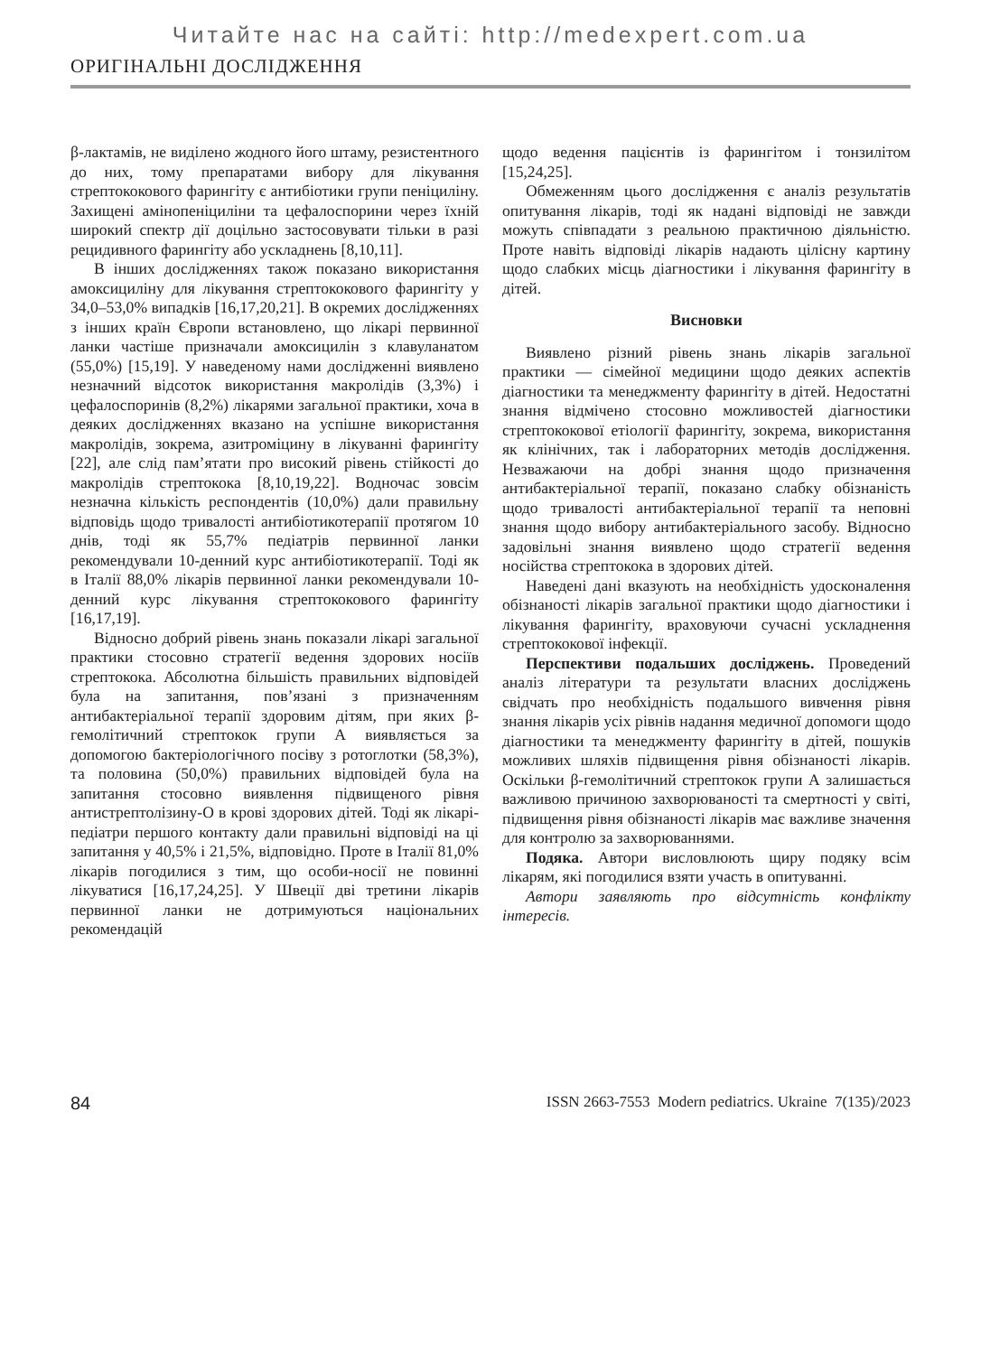Читайте нас на сайті: http://medexpert.com.ua
ОРИГІНАЛЬНІ ДОСЛІДЖЕННЯ
β-лактамів, не виділено жодного його штаму, резистентного до них, тому препаратами вибору для лікування стрептококового фарингіту є антибіотики групи пеніциліну. Захищені амінопеніциліни та цефалоспорини через їхній широкий спектр дії доцільно застосовувати тільки в разі рецидивного фарингіту або ускладнень [8,10,11].
В інших дослідженнях також показано використання амоксициліну для лікування стрептококового фарингіту у 34,0–53,0% випадків [16,17,20,21]. В окремих дослідженнях з інших країн Європи встановлено, що лікарі первинної ланки частіше призначали амоксицилін з клавуланатом (55,0%) [15,19]. У наведеному нами дослідженні виявлено незначний відсоток використання макролідів (3,3%) і цефалоспоринів (8,2%) лікарями загальної практики, хоча в деяких дослідженнях вказано на успішне використання макролідів, зокрема, азитроміцину в лікуванні фарингіту [22], але слід пам’ятати про високий рівень стійкості до макролідів стрептокока [8,10,19,22]. Водночас зовсім незначна кількість респондентів (10,0%) дали правильну відповідь щодо тривалості антибіотикотерапії протягом 10 днів, тоді як 55,7% педіатрів первинної ланки рекомендували 10-денний курс антибіотикотерапії. Тоді як в Італії 88,0% лікарів первинної ланки рекомендували 10-денний курс лікування стрептококового фарингіту [16,17,19].
Відносно добрий рівень знань показали лікарі загальної практики стосовно стратегії ведення здорових носіїв стрептокока. Абсолютна більшість правильних відповідей була на запитання, пов’язані з призначенням антибактеріальної терапії здоровим дітям, при яких β-гемолітичний стрептокок групи А виявляється за допомогою бактеріологічного посіву з ротоглотки (58,3%), та половина (50,0%) правильних відповідей була на запитання стосовно виявлення підвищеного рівня антистрептолізину-О в крові здорових дітей. Тоді як лікарі-педіатри першого контакту дали правильні відповіді на ці запитання у 40,5% і 21,5%, відповідно. Проте в Італії 81,0% лікарів погодилися з тим, що особи-носії не повинні лікуватися [16,17,24,25]. У Швеції дві третини лікарів первинної ланки не дотримуються національних рекомендацій
щодо ведення пацієнтів із фарингітом і тонзилітом [15,24,25].
Обмеженням цього дослідження є аналіз результатів опитування лікарів, тоді як надані відповіді не завжди можуть співпадати з реальною практичною діяльністю. Проте навіть відповіді лікарів надають цілісну картину щодо слабких місць діагностики і лікування фарингіту в дітей.
Висновки
Виявлено різний рівень знань лікарів загальної практики — сімейної медицини щодо деяких аспектів діагностики та менеджменту фарингіту в дітей. Недостатні знання відмічено стосовно можливостей діагностики стрептококової етіології фарингіту, зокрема, використання як клінічних, так і лабораторних методів дослідження. Незважаючи на добрі знання щодо призначення антибактеріальної терапії, показано слабку обізнаність щодо тривалості антибактеріальної терапії та неповні знання щодо вибору антибактеріального засобу. Відносно задовільні знання виявлено щодо стратегії ведення носійства стрептокока в здорових дітей.
Наведені дані вказують на необхідність удосконалення обізнаності лікарів загальної практики щодо діагностики і лікування фарингіту, враховуючи сучасні ускладнення стрептококової інфекції.
Перспективи подальших досліджень. Проведений аналіз літератури та результати власних досліджень свідчать про необхідність подальшого вивчення рівня знання лікарів усіх рівнів надання медичної допомоги щодо діагностики та менеджменту фарингіту в дітей, пошуків можливих шляхів підвищення рівня обізнаності лікарів. Оскільки β-гемолітичний стрептокок групи А залишається важливою причиною захворюваності та смертності у світі, підвищення рівня обізнаності лікарів має важливе значення для контролю за захворюваннями.
Подяка. Автори висловлюють щиру подяку всім лікарям, які погодилися взяти участь в опитуванні.
Автори заявляють про відсутність конфлікту інтересів.
84 ISSN 2663-7553 Modern pediatrics. Ukraine 7(135)/2023